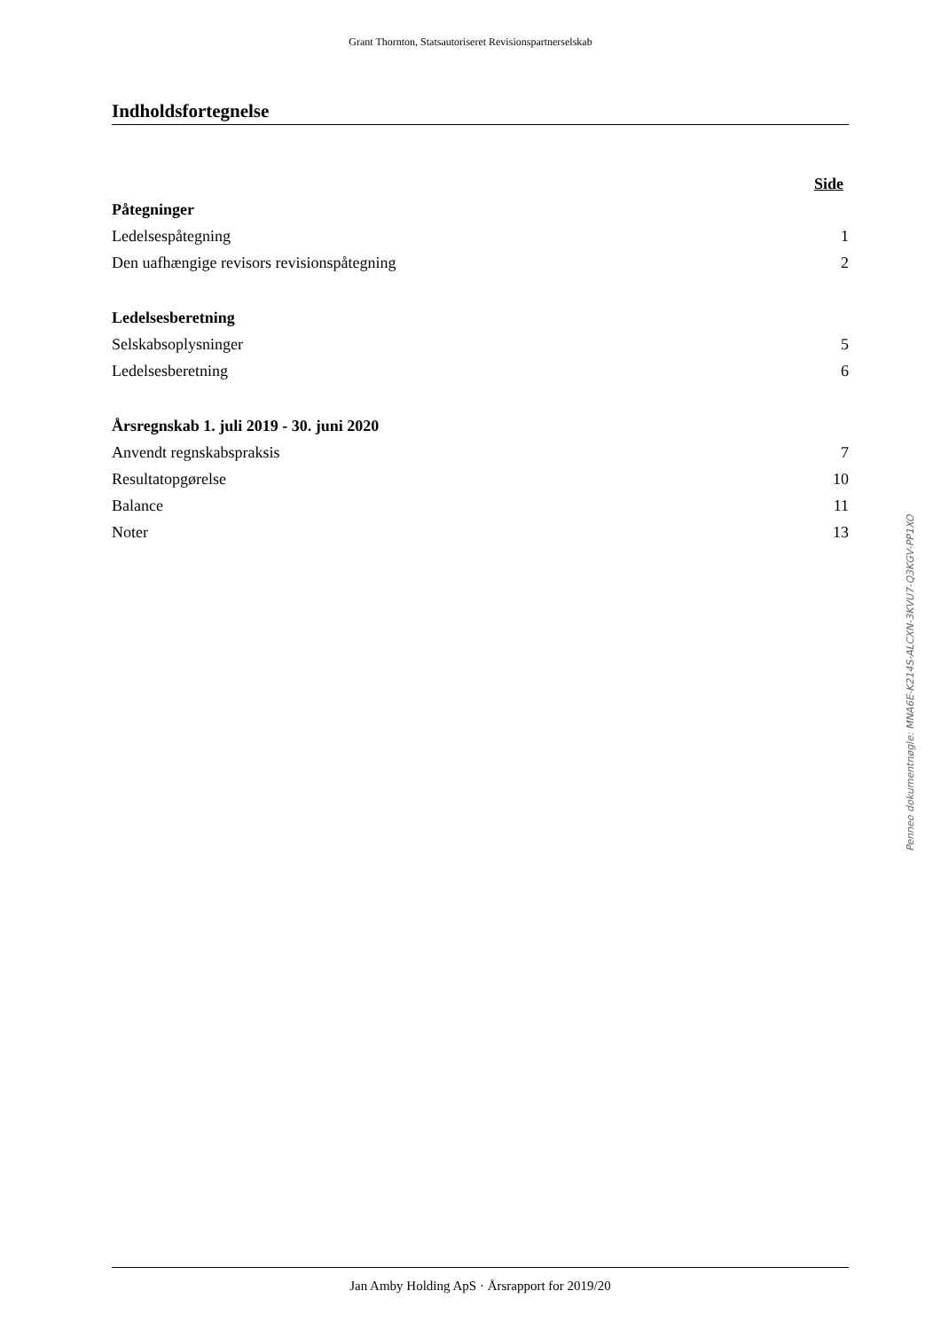Grant Thornton, Statsautoriseret Revisionspartnerselskab
Indholdsfortegnelse
Side
Påtegninger
Ledelsespåtegning 1
Den uafhængige revisors revisionspåtegning 2
Ledelsesberetning
Selskabsoplysninger 5
Ledelsesberetning 6
Årsregnskab 1. juli 2019 - 30. juni 2020
Anvendt regnskabspraksis 7
Resultatopgørelse 10
Balance 11
Noter 13
Penneo dokumentnøgle: MNA6E-K214S-ALCXN-3KVU7-Q3KGV-PP1XO
Jan Amby Holding ApS · Årsrapport for 2019/20